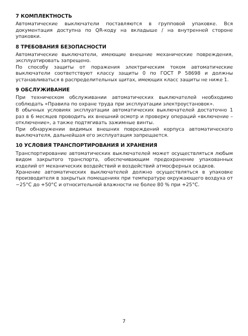7 КОМПЛЕКТНОСТЬ
Автоматические выключатели поставляются в групповой упаковке. Вся документация доступна по QR-коду на вкладыше / на внутренней стороне упаковки.
8 ТРЕБОВАНИЯ БЕЗОПАСНОСТИ
Автоматические выключатели, имеющие внешние механические повреждения, эксплуатировать запрещено.
По способу защиты от поражения электрическим током автоматические выключатели соответствуют классу защиты 0 по ГОСТ Р 58698 и должны устанавливаться в распределительных щитах, имеющих класс защиты не ниже 1.
9 ОБСЛУЖИВАНИЕ
При техническом обслуживании автоматических выключателей необходимо соблюдать «Правила по охране труда при эксплуатации электроустановок».
В обычных условиях эксплуатации автоматических выключателей достаточно 1 раз в 6 месяцев проводить их внешний осмотр и проверку операций «включение – отключение», а также подтягивать зажимные винты.
При обнаружении видимых внешних повреждений корпуса автоматического выключателя, дальнейшая его эксплуатация запрещается.
10 УСЛОВИЯ ТРАНСПОРТИРОВАНИЯ И ХРАНЕНИЯ
Транспортирование автоматических выключателей может осуществляться любым видом закрытого транспорта, обеспечивающим предохранение упакованных изделий от механических воздействий и воздействий атмосферных осадков.
Хранение автоматических выключателей должно осуществляться в упаковке производителя в закрытых помещениях при температуре окружающего воздуха от −25°C до +50°C и относительной влажности не более 80 % при +25°C.
7